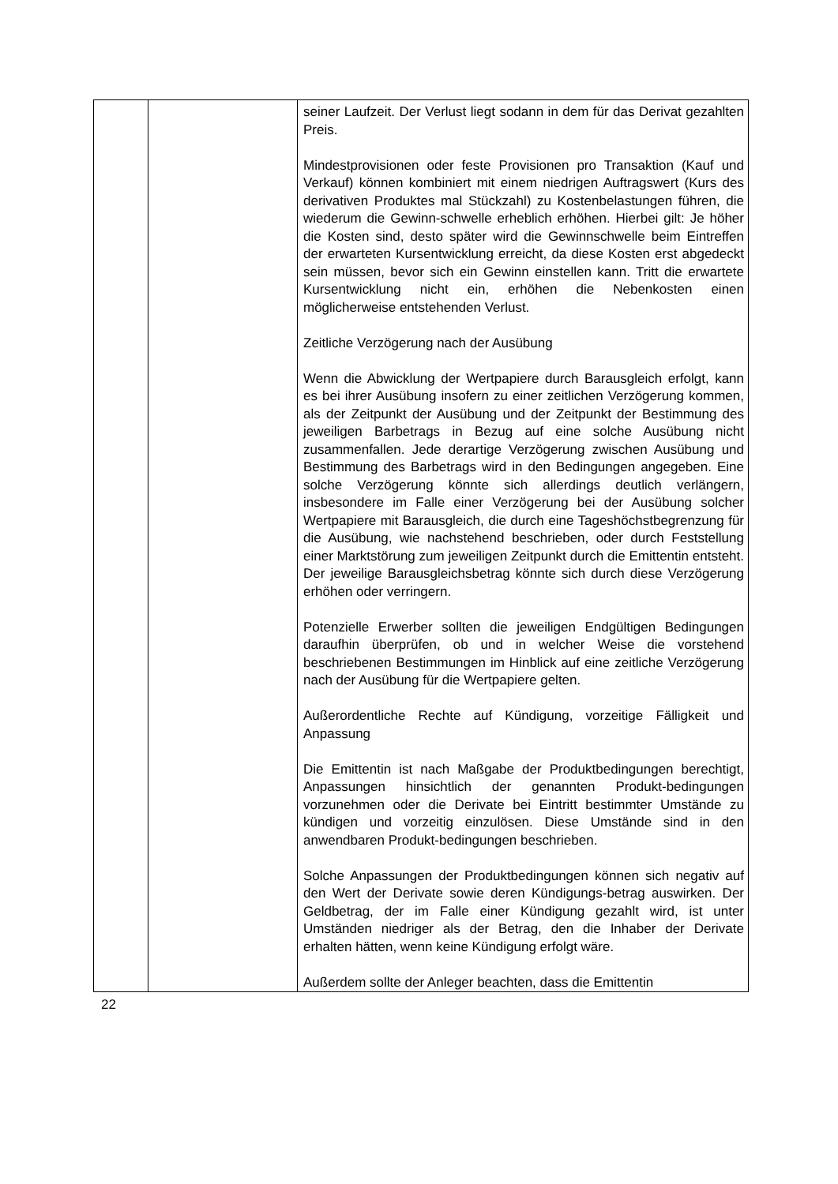| | | seiner Laufzeit. Der Verlust liegt sodann in dem für das Derivat gezahlten Preis. Mindestprovisionen oder feste Provisionen pro Transaktion (Kauf und Verkauf) können kombiniert mit einem niedrigen Auftragswert (Kurs des derivativen Produktes mal Stückzahl) zu Kostenbelastungen führen, die wiederum die Gewinn-schwelle erheblich erhöhen. Hierbei gilt: Je höher die Kosten sind, desto später wird die Gewinnschwelle beim Eintreffen der erwarteten Kursentwicklung erreicht, da diese Kosten erst abgedeckt sein müssen, bevor sich ein Gewinn einstellen kann. Tritt die erwartete Kursentwicklung nicht ein, erhöhen die Nebenkosten einen möglicherweise entstehenden Verlust. Zeitliche Verzögerung nach der Ausübung Wenn die Abwicklung der Wertpapiere durch Barausgleich erfolgt, kann es bei ihrer Ausübung insofern zu einer zeitlichen Verzögerung kommen, als der Zeitpunkt der Ausübung und der Zeitpunkt der Bestimmung des jeweiligen Barbetrags in Bezug auf eine solche Ausübung nicht zusammenfallen. Jede derartige Verzögerung zwischen Ausübung und Bestimmung des Barbetrags wird in den Bedingungen angegeben. Eine solche Verzögerung könnte sich allerdings deutlich verlängern, insbesondere im Falle einer Verzögerung bei der Ausübung solcher Wertpapiere mit Barausgleich, die durch eine Tageshöchstbegrenzung für die Ausübung, wie nachstehend beschrieben, oder durch Feststellung einer Marktstörung zum jeweiligen Zeitpunkt durch die Emittentin entsteht. Der jeweilige Barausgleichsbetrag könnte sich durch diese Verzögerung erhöhen oder verringern. Potenzielle Erwerber sollten die jeweiligen Endgültigen Bedingungen daraufhin überprüfen, ob und in welcher Weise die vorstehend beschriebenen Bestimmungen im Hinblick auf eine zeitliche Verzögerung nach der Ausübung für die Wertpapiere gelten. Außerordentliche Rechte auf Kündigung, vorzeitige Fälligkeit und Anpassung Die Emittentin ist nach Maßgabe der Produktbedingungen berechtigt, Anpassungen hinsichtlich der genannten Produkt-bedingungen vorzunehmen oder die Derivate bei Eintritt bestimmter Umstände zu kündigen und vorzeitig einzulösen. Diese Umstände sind in den anwendbaren Produkt-bedingungen beschrieben. Solche Anpassungen der Produktbedingungen können sich negativ auf den Wert der Derivate sowie deren Kündigungs-betrag auswirken. Der Geldbetrag, der im Falle einer Kündigung gezahlt wird, ist unter Umständen niedriger als der Betrag, den die Inhaber der Derivate erhalten hätten, wenn keine Kündigung erfolgt wäre. Außerdem sollte der Anleger beachten, dass die Emittentin |
22